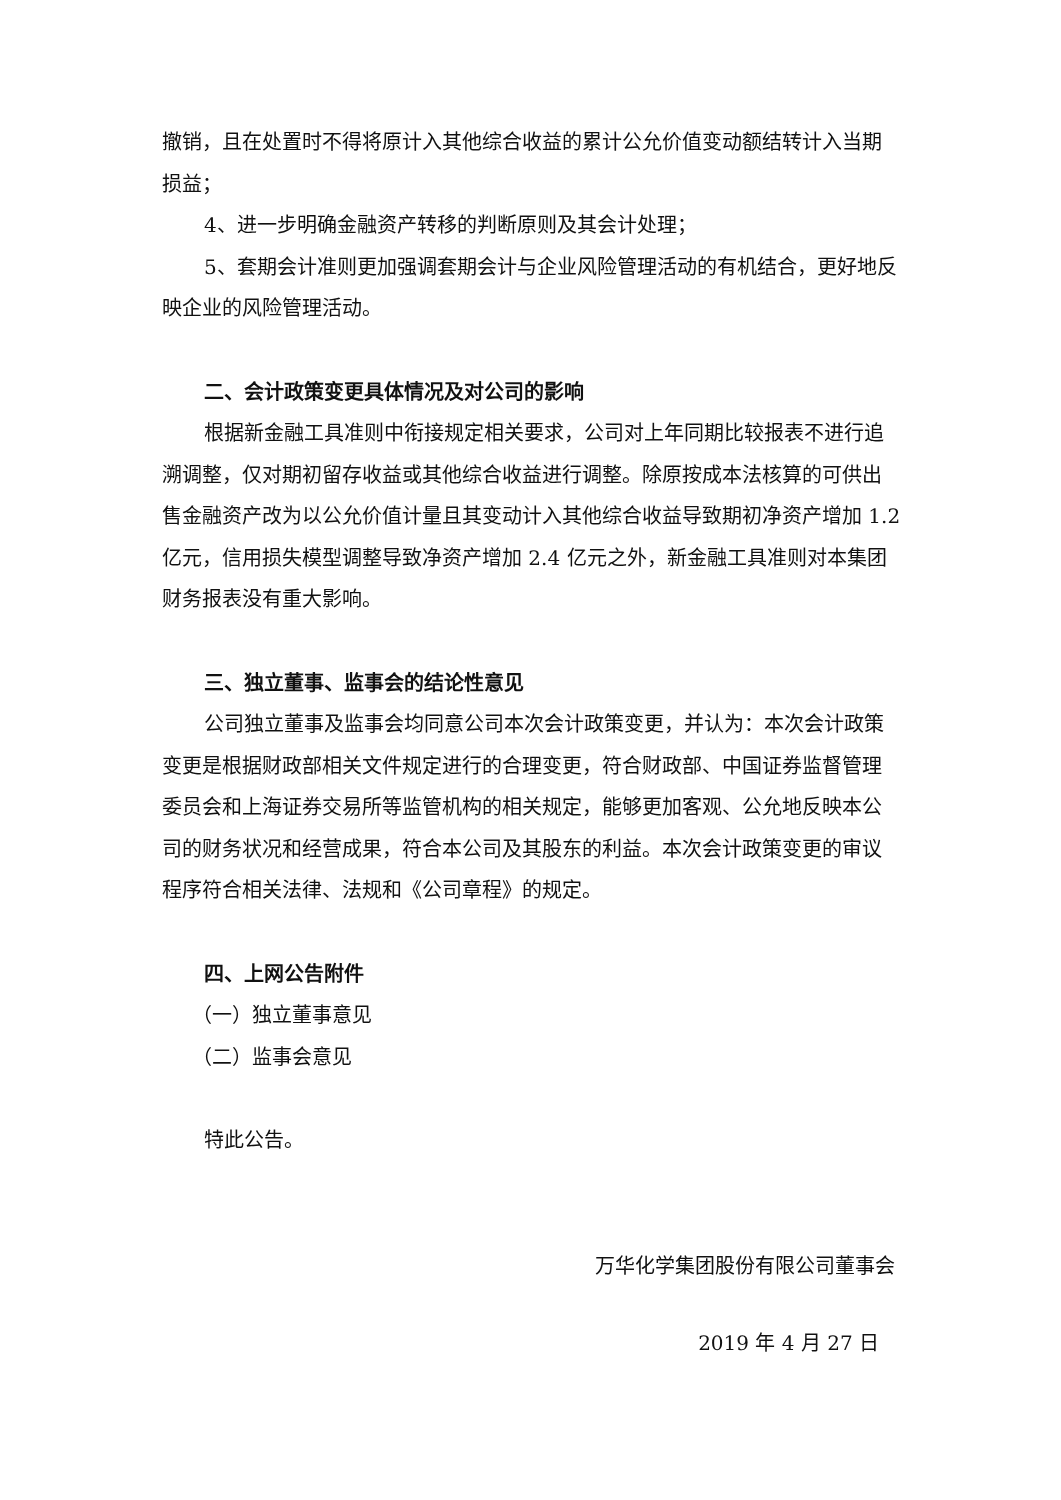撤销，且在处置时不得将原计入其他综合收益的累计公允价值变动额结转计入当期损益；
4、进一步明确金融资产转移的判断原则及其会计处理；
5、套期会计准则更加强调套期会计与企业风险管理活动的有机结合，更好地反映企业的风险管理活动。
二、会计政策变更具体情况及对公司的影响
根据新金融工具准则中衔接规定相关要求，公司对上年同期比较报表不进行追溯调整，仅对期初留存收益或其他综合收益进行调整。除原按成本法核算的可供出售金融资产改为以公允价值计量且其变动计入其他综合收益导致期初净资产增加 1.2 亿元，信用损失模型调整导致净资产增加 2.4 亿元之外，新金融工具准则对本集团财务报表没有重大影响。
三、独立董事、监事会的结论性意见
公司独立董事及监事会均同意公司本次会计政策变更，并认为：本次会计政策变更是根据财政部相关文件规定进行的合理变更，符合财政部、中国证券监督管理委员会和上海证券交易所等监管机构的相关规定，能够更加客观、公允地反映本公司的财务状况和经营成果，符合本公司及其股东的利益。本次会计政策变更的审议程序符合相关法律、法规和《公司章程》的规定。
四、上网公告附件
（一）独立董事意见
（二）监事会意见
特此公告。
万华化学集团股份有限公司董事会
2019 年 4 月 27 日